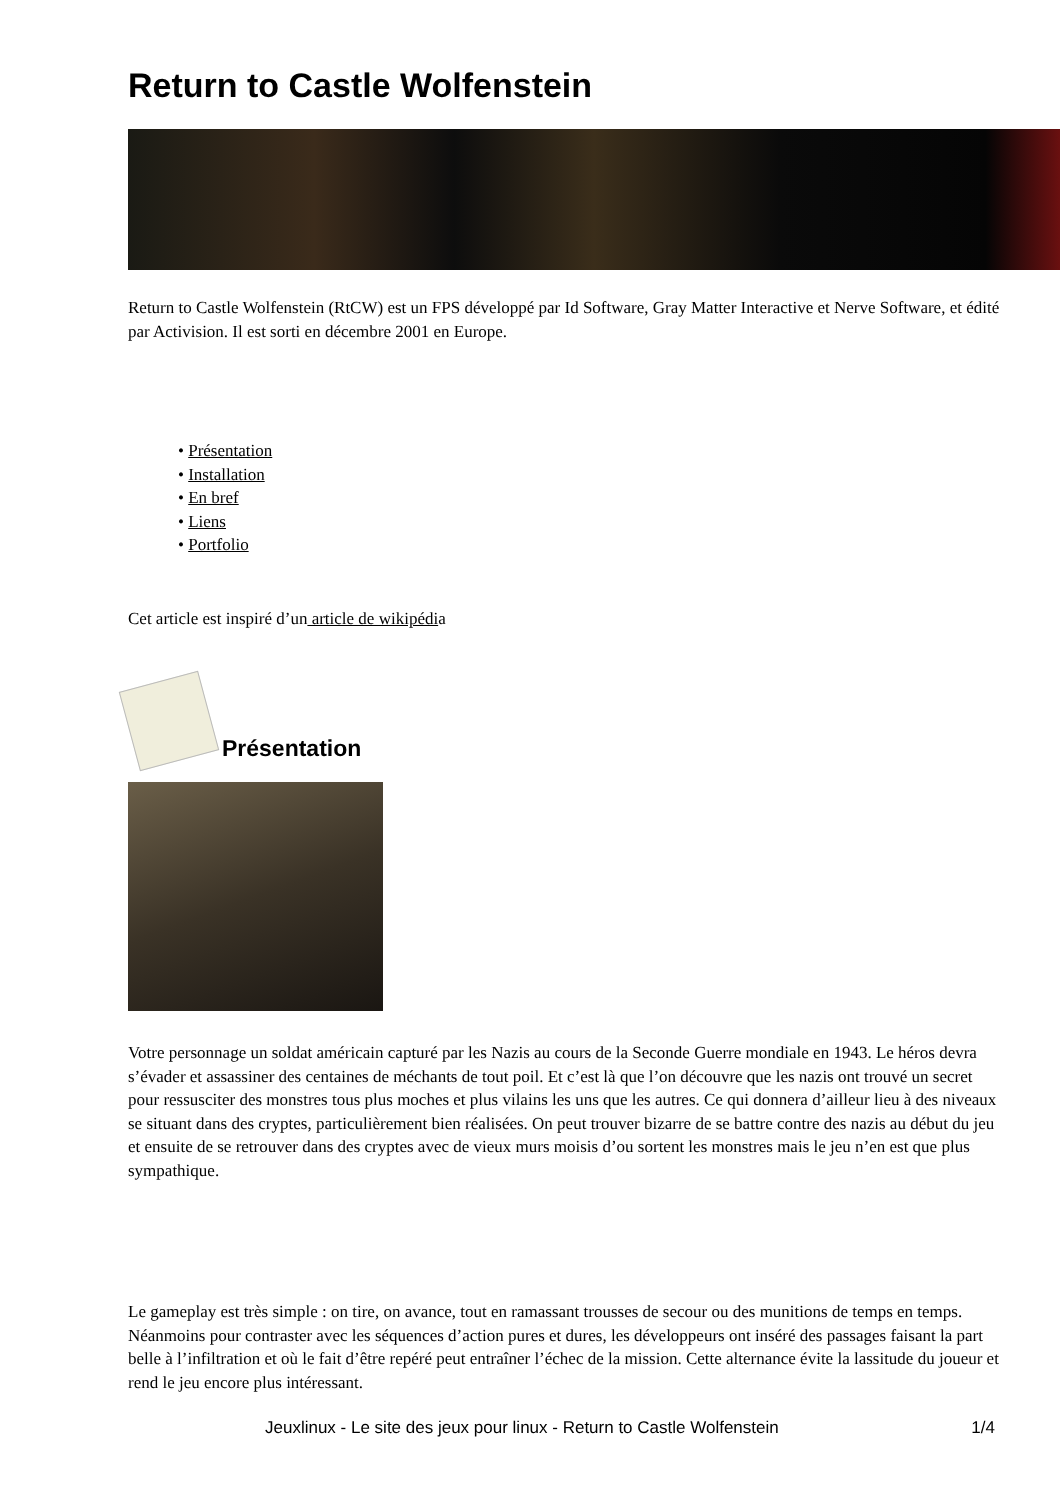Return to Castle Wolfenstein
Return to Castle Wolfenstein (RtCW) est un FPS développé par Id Software, Gray Matter Interactive et Nerve Software, et édité par Activision. Il est sorti en décembre 2001 en Europe.
• Présentation
• Installation
• En bref
• Liens
• Portfolio
Cet article est inspiré d’un article de wikipédia
Présentation
Votre personnage un soldat américain capturé par les Nazis au cours de la Seconde Guerre mondiale en 1943. Le héros devra s’évader et assassiner des centaines de méchants de tout poil. Et c’est là que l’on découvre que les nazis ont trouvé un secret pour ressusciter des monstres tous plus moches et plus vilains les uns que les autres. Ce qui donnera d’ailleur lieu à des niveaux se situant dans des cryptes, particulièrement bien réalisées. On peut trouver bizarre de se battre contre des nazis au début du jeu et ensuite de se retrouver dans des cryptes avec de vieux murs moisis d’ou sortent les monstres mais le jeu n’en est que plus sympathique.
Le gameplay est très simple : on tire, on avance, tout en ramassant trousses de secour ou des munitions de temps en temps. Néanmoins pour contraster avec les séquences d’action pures et dures, les développeurs ont inséré des passages faisant la part belle à l’infiltration et où le fait d’être repéré peut entraîner l’échec de la mission. Cette alternance évite la lassitude du joueur et rend le jeu encore plus intéressant.
Jeuxlinux - Le site des jeux pour linux - Return to Castle Wolfenstein 1/4